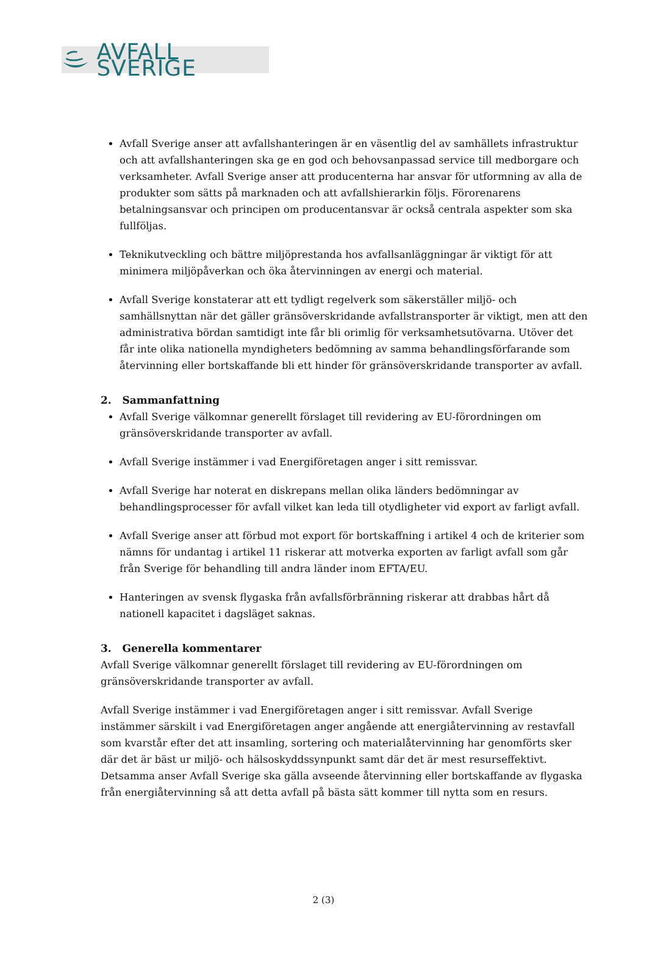AVFALL SVERIGE
Avfall Sverige anser att avfallshanteringen är en väsentlig del av samhällets infrastruktur och att avfallshanteringen ska ge en god och behovsanpassad service till medborgare och verksamheter. Avfall Sverige anser att producenterna har ansvar för utformning av alla de produkter som sätts på marknaden och att avfallshierarkin följs. Förorenarens betalningsansvar och principen om producentansvar är också centrala aspekter som ska fullföljas.
Teknikutveckling och bättre miljöprestanda hos avfallsanläggningar är viktigt för att minimera miljöpåverkan och öka återvinningen av energi och material.
Avfall Sverige konstaterar att ett tydligt regelverk som säkerställer miljö- och samhällsnyttan när det gäller gränsöverskridande avfallstransporter är viktigt, men att den administrativa bördan samtidigt inte får bli orimlig för verksamhetsutövarna. Utöver det får inte olika nationella myndigheters bedömning av samma behandlingsförfarande som återvinning eller bortskaffande bli ett hinder för gränsöverskridande transporter av avfall.
2. Sammanfattning
Avfall Sverige välkomnar generellt förslaget till revidering av EU-förordningen om gränsöverskridande transporter av avfall.
Avfall Sverige instämmer i vad Energiföretagen anger i sitt remissvar.
Avfall Sverige har noterat en diskrepans mellan olika länders bedömningar av behandlingsprocesser för avfall vilket kan leda till otydligheter vid export av farligt avfall.
Avfall Sverige anser att förbud mot export för bortskaffning i artikel 4 och de kriterier som nämns för undantag i artikel 11 riskerar att motverka exporten av farligt avfall som går från Sverige för behandling till andra länder inom EFTA/EU.
Hanteringen av svensk flygaska från avfallsförbränning riskerar att drabbas hårt då nationell kapacitet i dagsläget saknas.
3. Generella kommentarer
Avfall Sverige välkomnar generellt förslaget till revidering av EU-förordningen om gränsöverskridande transporter av avfall.
Avfall Sverige instämmer i vad Energiföretagen anger i sitt remissvar. Avfall Sverige instämmer särskilt i vad Energiföretagen anger angående att energiåtervinning av restavfall som kvarstår efter det att insamling, sortering och materialåtervinning har genomförts sker där det är bäst ur miljö- och hälsoskyddssynpunkt samt där det är mest resurseffektivt. Detsamma anser Avfall Sverige ska gälla avseende återvinning eller bortskaffande av flygaska från energiåtervinning så att detta avfall på bästa sätt kommer till nytta som en resurs.
2 (3)